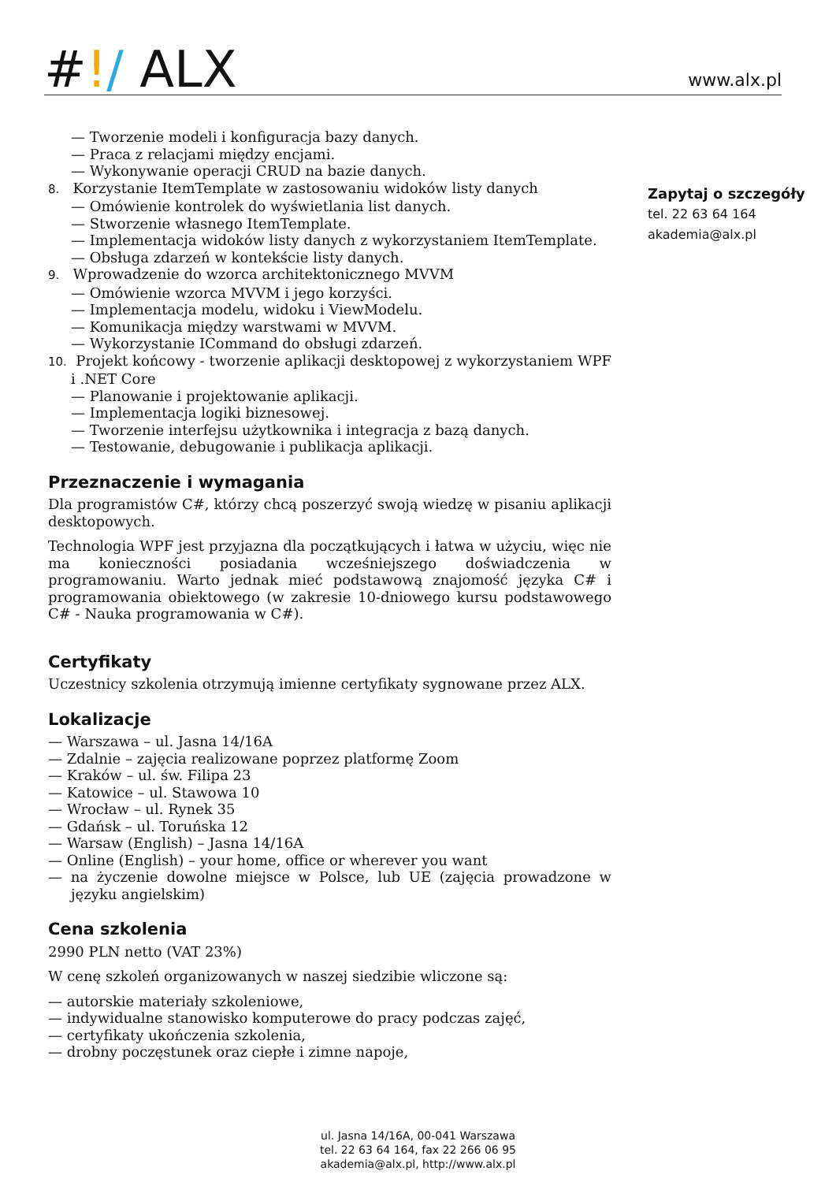#!/ ALX
www.alx.pl
— Tworzenie modeli i konfiguracja bazy danych.
— Praca z relacjami między encjami.
— Wykonywanie operacji CRUD na bazie danych.
8. Korzystanie ItemTemplate w zastosowaniu widoków listy danych
— Omówienie kontrolek do wyświetlania list danych.
— Stworzenie własnego ItemTemplate.
— Implementacja widoków listy danych z wykorzystaniem ItemTemplate.
— Obsługa zdarzeń w kontekście listy danych.
9. Wprowadzenie do wzorca architektonicznego MVVM
— Omówienie wzorca MVVM i jego korzyści.
— Implementacja modelu, widoku i ViewModelu.
— Komunikacja między warstwami w MVVM.
— Wykorzystanie ICommand do obsługi zdarzeń.
10. Projekt końcowy - tworzenie aplikacji desktopowej z wykorzystaniem WPF i .NET Core
— Planowanie i projektowanie aplikacji.
— Implementacja logiki biznesowej.
— Tworzenie interfejsu użytkownika i integracja z bazą danych.
— Testowanie, debugowanie i publikacja aplikacji.
Przeznaczenie i wymagania
Dla programistów C#, którzy chcą poszerzyć swoją wiedzę w pisaniu aplikacji desktopowych.
Technologia WPF jest przyjazna dla początkujących i łatwa w użyciu, więc nie ma konieczności posiadania wcześniejszego doświadczenia w programowaniu. Warto jednak mieć podstawową znajomość języka C# i programowania obiektowego (w zakresie 10-dniowego kursu podstawowego C# - Nauka programowania w C#).
Certyfikaty
Uczestnicy szkolenia otrzymują imienne certyfikaty sygnowane przez ALX.
Lokalizacje
— Warszawa – ul. Jasna 14/16A
— Zdalnie – zajęcia realizowane poprzez platformę Zoom
— Kraków – ul. św. Filipa 23
— Katowice – ul. Stawowa 10
— Wrocław – ul. Rynek 35
— Gdańsk – ul. Toruńska 12
— Warsaw (English) – Jasna 14/16A
— Online (English) – your home, office or wherever you want
— na życzenie dowolne miejsce w Polsce, lub UE (zajęcia prowadzone w języku angielskim)
Cena szkolenia
2990 PLN netto (VAT 23%)
W cenę szkoleń organizowanych w naszej siedzibie wliczone są:
— autorskie materiały szkoleniowe,
— indywidualne stanowisko komputerowe do pracy podczas zajęć,
— certyfikaty ukończenia szkolenia,
— drobny poczęstunek oraz ciepłe i zimne napoje,
Zapytaj o szczegóły
tel. 22 63 64 164
akademia@alx.pl
ul. Jasna 14/16A, 00-041 Warszawa
tel. 22 63 64 164, fax 22 266 06 95
akademia@alx.pl, http://www.alx.pl